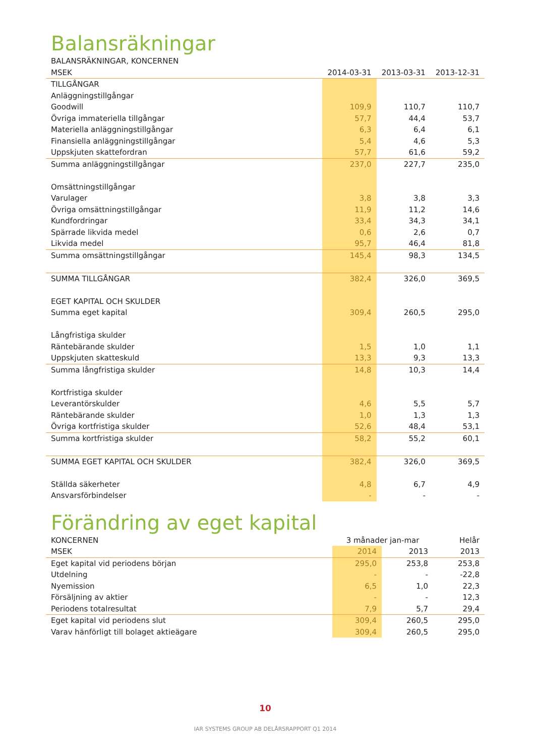Balansräkningar
| BALANSRÄKNINGAR, KONCERNEN | | | |
| --- | --- | --- | --- |
| MSEK | 2014-03-31 | 2013-03-31 | 2013-12-31 |
| TILLGÅNGAR | | | |
| Anläggningstillgångar | | | |
| Goodwill | 109,9 | 110,7 | 110,7 |
| Övriga immateriella tillgångar | 57,7 | 44,4 | 53,7 |
| Materiella anläggningstillgångar | 6,3 | 6,4 | 6,1 |
| Finansiella anläggningstillgångar | 5,4 | 4,6 | 5,3 |
| Uppskjuten skattefordran | 57,7 | 61,6 | 59,2 |
| Summa anläggningstillgångar | 237,0 | 227,7 | 235,0 |
| Omsättningstillgångar | | | |
| Varulager | 3,8 | 3,8 | 3,3 |
| Övriga omsättningstillgångar | 11,9 | 11,2 | 14,6 |
| Kundfordringar | 33,4 | 34,3 | 34,1 |
| Spärrade likvida medel | 0,6 | 2,6 | 0,7 |
| Likvida medel | 95,7 | 46,4 | 81,8 |
| Summa omsättningstillgångar | 145,4 | 98,3 | 134,5 |
| SUMMA TILLGÅNGAR | 382,4 | 326,0 | 369,5 |
| EGET KAPITAL OCH SKULDER | | | |
| Summa eget kapital | 309,4 | 260,5 | 295,0 |
| Långfristiga skulder | | | |
| Räntebärande skulder | 1,5 | 1,0 | 1,1 |
| Uppskjuten skatteskuld | 13,3 | 9,3 | 13,3 |
| Summa långfristiga skulder | 14,8 | 10,3 | 14,4 |
| Kortfristiga skulder | | | |
| Leverantörskulder | 4,6 | 5,5 | 5,7 |
| Räntebärande skulder | 1,0 | 1,3 | 1,3 |
| Övriga kortfristiga skulder | 52,6 | 48,4 | 53,1 |
| Summa kortfristiga skulder | 58,2 | 55,2 | 60,1 |
| SUMMA EGET KAPITAL OCH SKULDER | 382,4 | 326,0 | 369,5 |
| Ställda säkerheter | 4,8 | 6,7 | 4,9 |
| Ansvarsförbindelser | - | - | - |
Förändring av eget kapital
| KONCERNEN | 3 månader jan-mar | | Helår |
| --- | --- | --- | --- |
| MSEK | 2014 | 2013 | 2013 |
| Eget kapital vid periodens början | 295,0 | 253,8 | 253,8 |
| Utdelning | - | - | -22,8 |
| Nyemission | 6,5 | 1,0 | 22,3 |
| Försäljning av aktier | - | - | 12,3 |
| Periodens totalresultat | 7,9 | 5,7 | 29,4 |
| Eget kapital vid periodens slut | 309,4 | 260,5 | 295,0 |
| Varav hänförligt till bolaget aktieägare | 309,4 | 260,5 | 295,0 |
10
IAR SYSTEMS GROUP AB DELÅRSRAPPORT Q1 2014